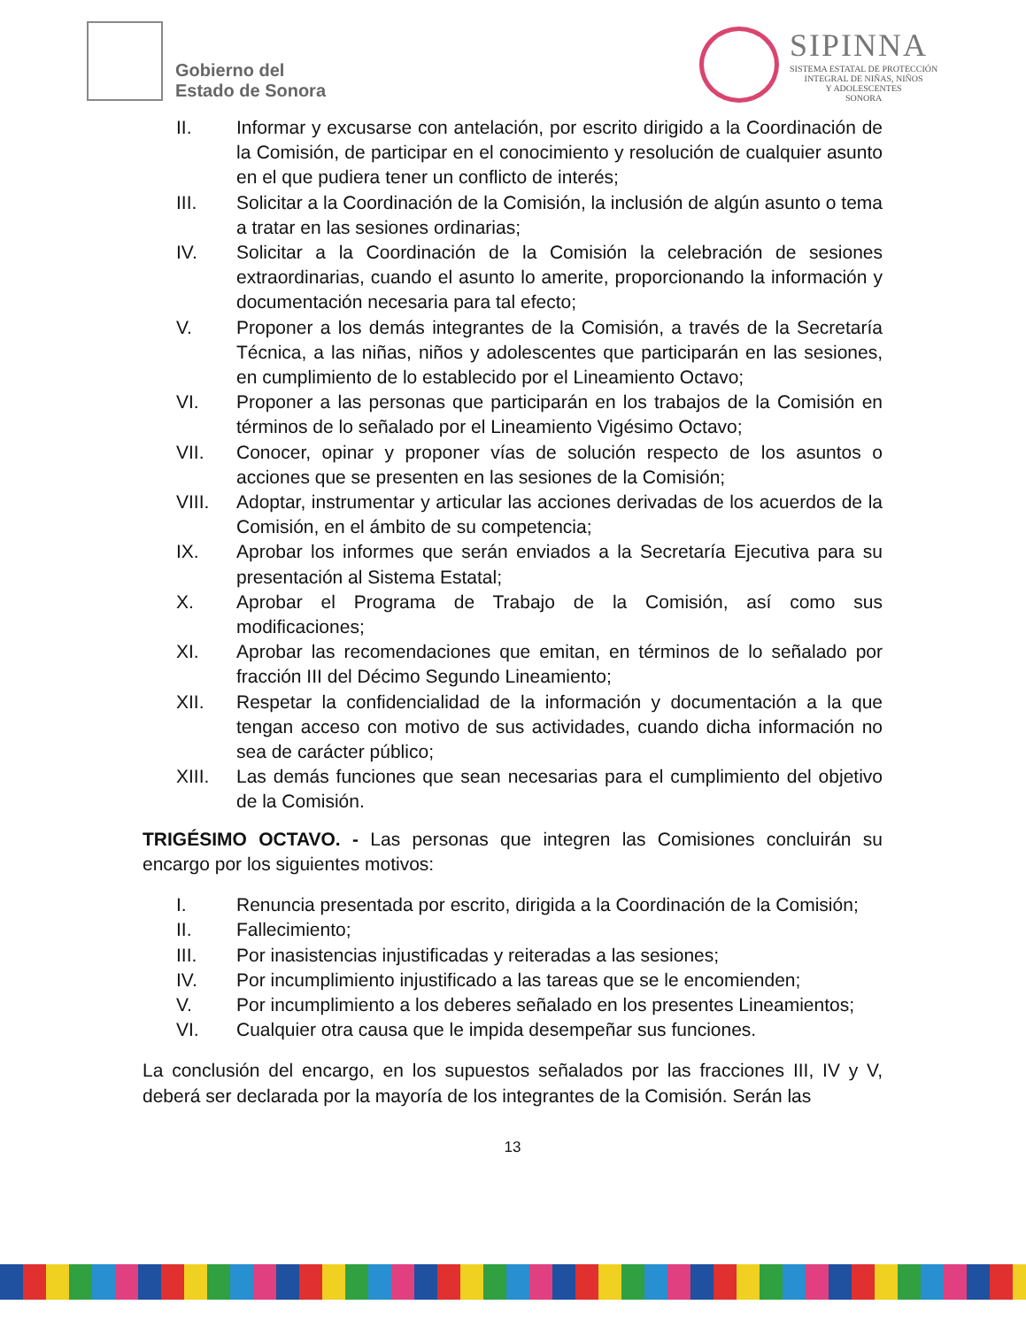Gobierno del
Estado de Sonora
SIPINNA
SISTEMA ESTATAL DE PROTECCIÓN
INTEGRAL DE NIÑAS, NIÑOS
Y ADOLESCENTES
SONORA
II. Informar y excusarse con antelación, por escrito dirigido a la Coordinación de la Comisión, de participar en el conocimiento y resolución de cualquier asunto en el que pudiera tener un conflicto de interés;
III. Solicitar a la Coordinación de la Comisión, la inclusión de algún asunto o tema a tratar en las sesiones ordinarias;
IV. Solicitar a la Coordinación de la Comisión la celebración de sesiones extraordinarias, cuando el asunto lo amerite, proporcionando la información y documentación necesaria para tal efecto;
V. Proponer a los demás integrantes de la Comisión, a través de la Secretaría Técnica, a las niñas, niños y adolescentes que participarán en las sesiones, en cumplimiento de lo establecido por el Lineamiento Octavo;
VI. Proponer a las personas que participarán en los trabajos de la Comisión en términos de lo señalado por el Lineamiento Vigésimo Octavo;
VII. Conocer, opinar y proponer vías de solución respecto de los asuntos o acciones que se presenten en las sesiones de la Comisión;
VIII. Adoptar, instrumentar y articular las acciones derivadas de los acuerdos de la Comisión, en el ámbito de su competencia;
IX. Aprobar los informes que serán enviados a la Secretaría Ejecutiva para su presentación al Sistema Estatal;
X. Aprobar el Programa de Trabajo de la Comisión, así como sus modificaciones;
XI. Aprobar las recomendaciones que emitan, en términos de lo señalado por fracción III del Décimo Segundo Lineamiento;
XII. Respetar la confidencialidad de la información y documentación a la que tengan acceso con motivo de sus actividades, cuando dicha información no sea de carácter público;
XIII. Las demás funciones que sean necesarias para el cumplimiento del objetivo de la Comisión.
TRIGÉSIMO OCTAVO. - Las personas que integren las Comisiones concluirán su encargo por los siguientes motivos:
I. Renuncia presentada por escrito, dirigida a la Coordinación de la Comisión;
II. Fallecimiento;
III. Por inasistencias injustificadas y reiteradas a las sesiones;
IV. Por incumplimiento injustificado a las tareas que se le encomienden;
V. Por incumplimiento a los deberes señalado en los presentes Lineamientos;
VI. Cualquier otra causa que le impida desempeñar sus funciones.
La conclusión del encargo, en los supuestos señalados por las fracciones III, IV y V, deberá ser declarada por la mayoría de los integrantes de la Comisión. Serán las
13